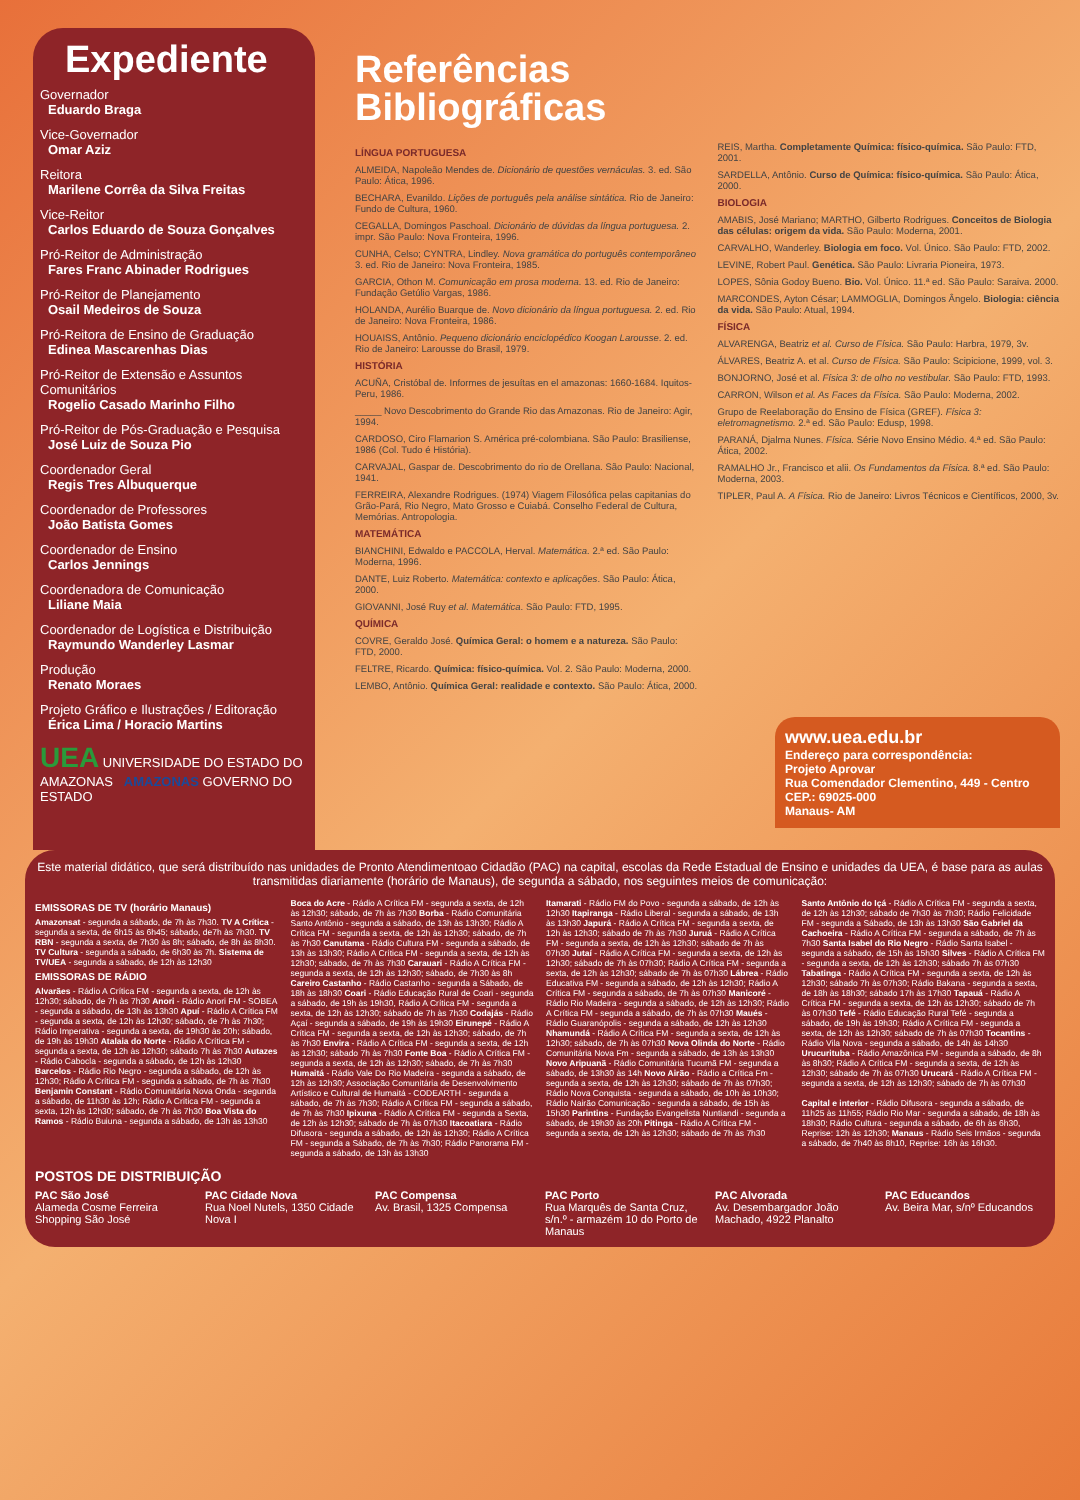Expediente
Governador
Eduardo Braga
Vice-Governador
Omar Aziz
Reitora
Marilene Corrêa da Silva Freitas
Vice-Reitor
Carlos Eduardo de Souza Gonçalves
Pró-Reitor de Administração
Fares Franc Abinader Rodrigues
Pró-Reitor de Planejamento
Osail Medeiros de Souza
Pró-Reitora de Ensino de Graduação
Edinea Mascarenhas Dias
Pró-Reitor de Extensão e Assuntos Comunitários
Rogelio Casado Marinho Filho
Pró-Reitor de Pós-Graduação e Pesquisa
José Luiz de Souza Pio
Coordenador Geral
Regis Tres Albuquerque
Coordenador de Professores
João Batista Gomes
Coordenador de Ensino
Carlos Jennings
Coordenadora de Comunicação
Liliane Maia
Coordenador de Logística e Distribuição
Raymundo Wanderley Lasmar
Produção
Renato Moraes
Projeto Gráfico e Ilustrações / Editoração
Érica Lima / Horacio Martins
UEA UNIVERSIDADE DO ESTADO DO AMAZONAS AMAZONAS GOVERNO DO ESTADO
Referências
Bibliográficas
LÍNGUA PORTUGUESA
ALMEIDA, Napoleão Mendes de. Dicionário de questões vernáculas. 3. ed. São Paulo: Ática, 1996.
BECHARA, Evanildo. Lições de português pela análise sintática. Rio de Janeiro: Fundo de Cultura, 1960.
CEGALLA, Domingos Paschoal. Dicionário de dúvidas da língua portuguesa. 2. impr. São Paulo: Nova Fronteira, 1996.
CUNHA, Celso; CYNTRA, Lindley. Nova gramática do português contemporâneo 3. ed. Rio de Janeiro: Nova Fronteira, 1985.
GARCIA, Othon M. Comunicação em prosa moderna. 13. ed. Rio de Janeiro: Fundação Getúlio Vargas, 1986.
HOLANDA, Aurélio Buarque de. Novo dicionário da língua portuguesa. 2. ed. Rio de Janeiro: Nova Fronteira, 1986.
HOUAISS, Antônio. Pequeno dicionário enciclopédico Koogan Larousse. 2. ed. Rio de Janeiro: Larousse do Brasil, 1979.
HISTÓRIA
ACUÑA, Cristóbal de. Informes de jesuítas en el amazonas: 1660-1684. Iquitos-Peru, 1986.
_____ Novo Descobrimento do Grande Rio das Amazonas. Rio de Janeiro: Agir, 1994.
CARDOSO, Ciro Flamarion S. América pré-colombiana. São Paulo: Brasiliense, 1986 (Col. Tudo é História).
CARVAJAL, Gaspar de. Descobrimento do rio de Orellana. São Paulo: Nacional, 1941.
FERREIRA, Alexandre Rodrigues. (1974) Viagem Filosófica pelas capitanias do Grão-Pará, Rio Negro, Mato Grosso e Cuiabá. Conselho Federal de Cultura, Memórias. Antropologia.
MATEMÁTICA
BIANCHINI, Edwaldo e PACCOLA, Herval. Matemática. 2.ª ed. São Paulo: Moderna, 1996.
DANTE, Luiz Roberto. Matemática: contexto e aplicações. São Paulo: Ática, 2000.
GIOVANNI, José Ruy et al. Matemática. São Paulo: FTD, 1995.
QUÍMICA
COVRE, Geraldo José. Química Geral: o homem e a natureza. São Paulo: FTD, 2000.
FELTRE, Ricardo. Química: físico-química. Vol. 2. São Paulo: Moderna, 2000.
LEMBO, Antônio. Química Geral: realidade e contexto. São Paulo: Ática, 2000.
REIS, Martha. Completamente Química: físico-química. São Paulo: FTD, 2001.
SARDELLA, Antônio. Curso de Química: físico-química. São Paulo: Ática, 2000.
BIOLOGIA
AMABIS, José Mariano; MARTHO, Gilberto Rodrigues. Conceitos de Biologia das células: origem da vida. São Paulo: Moderna, 2001.
CARVALHO, Wanderley. Biologia em foco. Vol. Único. São Paulo: FTD, 2002.
LEVINE, Robert Paul. Genética. São Paulo: Livraria Pioneira, 1973.
LOPES, Sônia Godoy Bueno. Bio. Vol. Único. 11.ª ed. São Paulo: Saraiva. 2000.
MARCONDES, Ayton César; LAMMOGLIA, Domingos Ângelo. Biologia: ciência da vida. São Paulo: Atual, 1994.
FÍSICA
ALVARENGA, Beatriz et al. Curso de Física. São Paulo: Harbra, 1979, 3v.
ÁLVARES, Beatriz A. et al. Curso de Física. São Paulo: Scipicione, 1999, vol. 3.
BONJORNO, José et al. Física 3: de olho no vestibular. São Paulo: FTD, 1993.
CARRON, Wilson et al. As Faces da Física. São Paulo: Moderna, 2002.
Grupo de Reelaboração do Ensino de Física (GREF). Física 3: eletromagnetismo. 2.ª ed. São Paulo: Edusp, 1998.
PARANÁ, Djalma Nunes. Física. Série Novo Ensino Médio. 4.ª ed. São Paulo: Ática, 2002.
RAMALHO Jr., Francisco et alii. Os Fundamentos da Física. 8.ª ed. São Paulo: Moderna, 2003.
TIPLER, Paul A. A Física. Rio de Janeiro: Livros Técnicos e Científicos, 2000, 3v.
www.uea.edu.br
Endereço para correspondência:
Projeto Aprovar
Rua Comendador Clementino, 449 - Centro
CEP.: 69025-000
Manaus- AM
Este material didático, que será distribuído nas unidades de Pronto Atendimentoao Cidadão (PAC) na capital, escolas da Rede Estadual de Ensino e unidades da UEA, é base para as aulas transmitidas diariamente (horário de Manaus), de segunda a sábado, nos seguintes meios de comunicação:
EMISSORAS DE TV (horário Manaus)
Amazonsat - segunda a sábado, de 7h às 7h30. TV A Crítica - segunda a sexta, de 6h15 às 6h45; sábado, de7h às 7h30. TV RBN - segunda a sexta, de 7h30 às 8h; sábado, de 8h às 8h30. TV Cultura - segunda a sábado, de 6h30 às 7h. Sistema de TV/UEA - segunda a sábado, de 12h às 12h30
EMISSORAS DE RÁDIO
Alvarães - Rádio A Crítica FM - segunda a sexta, de 12h às 12h30; sábado, de 7h às 7h30 Anori - Rádio Anori FM - SOBEA - segunda a sábado, de 13h às 13h30 Apuí - Rádio A Crítica FM - segunda a sexta, de 12h às 12h30; sábado, de 7h às 7h30; Rádio Imperativa - segunda a sexta, de 19h30 às 20h; sábado, de 19h às 19h30 Atalaia do Norte - Rádio A Crítica FM - segunda a sexta, de 12h às 12h30; sábado 7h às 7h30 Autazes - Rádio Cabocla - segunda a sábado, de 12h às 12h30 Barcelos - Rádio Rio Negro - segunda a sábado, de 12h às 12h30; Rádio A Crítica FM - segunda a sábado, de 7h às 7h30 Benjamin Constant - Rádio Comunitária Nova Onda - segunda a sábado, de 11h30 às 12h; Rádio A Crítica FM - segunda a sexta, 12h às 12h30; sábado, de 7h às 7h30 Boa Vista do Ramos - Rádio Buiuna - segunda a sábado, de 13h às 13h30
Boca do Acre - Rádio A Crítica FM - segunda a sexta, de 12h às 12h30; sábado, de 7h às 7h30 Borba - Rádio Comunitária Santo Antônio - segunda a sábado, de 13h às 13h30; Rádio A Crítica FM - segunda a sexta, de 12h às 12h30; sábado, de 7h às 7h30 Canutama - Rádio Cultura FM - segunda a sábado, de 13h às 13h30; Rádio A Crítica FM - segunda a sexta, de 12h às 12h30; sábado, de 7h às 7h30 Carauari - Rádio A Crítica FM - segunda a sexta, de 12h às 12h30; sábado, de 7h30 às 8h Careiro Castanho - Rádio Castanho - segunda a Sábado, de 18h às 18h30 Coari - Rádio Educação Rural de Coari - segunda a sábado, de 19h às 19h30, Rádio A Crítica FM - segunda a sexta, de 12h às 12h30; sábado de 7h às 7h30 Codajás - Rádio Açaí - segunda a sábado, de 19h às 19h30 Eirunepé - Rádio A Crítica FM - segunda a sexta, de 12h às 12h30; sábado, de 7h às 7h30 Envira - Rádio A Crítica FM - segunda a sexta, de 12h às 12h30; sábado 7h às 7h30 Fonte Boa - Rádio A Crítica FM - segunda a sexta, de 12h às 12h30; sábado, de 7h às 7h30 Humaitá - Rádio Vale Do Rio Madeira - segunda a sábado, de 12h às 12h30; Associação Comunitária de Desenvolvimento Artístico e Cultural de Humaitá - CODEARTH - segunda a sábado, de 7h às 7h30; Rádio A Crítica FM - segunda a sábado, de 7h às 7h30 Ipixuna - Rádio A Crítica FM - segunda a Sexta, de 12h às 12h30; sábado de 7h às 07h30 Itacoatiara - Rádio Difusora - segunda a sábado, de 12h às 12h30; Rádio A Crítica FM - segunda a Sábado, de 7h às 7h30; Rádio Panorama FM - segunda a sábado, de 13h às 13h30
Itamarati - Rádio FM do Povo - segunda a sábado, de 12h às 12h30 Itapiranga - Rádio Liberal - segunda a sábado, de 13h às 13h30 Japurá - Rádio A Crítica FM - segunda a sexta, de 12h às 12h30; sábado de 7h às 7h30 Juruá - Rádio A Crítica FM - segunda a sexta, de 12h às 12h30; sábado de 7h às 07h30 Jutaí - Rádio A Crítica FM - segunda a sexta, de 12h às 12h30; sábado de 7h às 07h30; Rádio A Crítica FM - segunda a sexta, de 12h às 12h30; sábado de 7h às 07h30 Lábrea - Rádio Educativa FM - segunda a sábado, de 12h às 12h30; Rádio A Crítica FM - segunda a sábado, de 7h às 07h30 Manicoré - Rádio Rio Madeira - segunda a sábado, de 12h às 12h30; Rádio A Crítica FM - segunda a sábado, de 7h às 07h30 Maués - Rádio Guaranópolis - segunda a sábado, de 12h às 12h30 Nhamundá - Rádio A Crítica FM - segunda a sexta, de 12h às 12h30; sábado, de 7h às 07h30 Nova Olinda do Norte - Rádio Comunitária Nova Fm - segunda a sábado, de 13h às 13h30 Novo Aripuanã - Rádio Comunitária Tucumã FM - segunda a sábado, de 13h30 às 14h Novo Airão - Rádio a Crítica Fm - segunda a sexta, de 12h às 12h30; sábado de 7h às 07h30; Rádio Nova Conquista - segunda a sábado, de 10h às 10h30; Rádio Nairão Comunicação - segunda a sábado, de 15h às 15h30 Parintins - Fundação Evangelista Nuntiandi - segunda a sábado, de 19h30 às 20h Pitinga - Rádio A Crítica FM - segunda a sexta, de 12h às 12h30; sábado de 7h às 7h30
Santo Antônio do Içá - Rádio A Crítica FM - segunda a sexta, de 12h às 12h30; sábado de 7h30 às 7h30; Rádio Felicidade FM - segunda a Sábado, de 13h às 13h30 São Gabriel da Cachoeira - Rádio A Crítica FM - segunda a sábado, de 7h às 7h30 Santa Isabel do Rio Negro - Rádio Santa Isabel - segunda a sábado, de 15h às 15h30 Silves - Rádio A Crítica FM - segunda a sexta, de 12h às 12h30; sábado 7h às 07h30 Tabatinga - Rádio A Crítica FM - segunda a sexta, de 12h às 12h30; sábado 7h às 07h30; Rádio Bakana - segunda a sexta, de 18h às 18h30; sábado 17h às 17h30 Tapauá - Rádio A Crítica FM - segunda a sexta, de 12h às 12h30; sábado de 7h às 07h30 Tefé - Rádio Educação Rural Tefé - segunda a sábado, de 19h às 19h30; Rádio A Crítica FM - segunda a sexta, de 12h às 12h30; sábado de 7h às 07h30 Tocantins - Rádio Vila Nova - segunda a sábado, de 14h às 14h30 Urucurituba - Rádio Amazônica FM - segunda a sábado, de 8h às 8h30; Rádio A Crítica FM - segunda a sexta, de 12h às 12h30; sábado de 7h às 07h30 Urucará - Rádio A Crítica FM - segunda a sexta, de 12h às 12h30; sábado de 7h às 07h30
Capital e interior - Rádio Difusora - segunda a sábado, de 11h25 às 11h55; Rádio Rio Mar - segunda a sábado, de 18h às 18h30; Rádio Cultura - segunda a sábado, de 6h às 6h30, Reprise: 12h às 12h30; Manaus - Rádio Seis Irmãos - segunda a sábado, de 7h40 às 8h10, Reprise: 16h às 16h30.
POSTOS DE DISTRIBUIÇÃO
PAC São José
Alameda Cosme Ferreira Shopping São José
PAC Cidade Nova
Rua Noel Nutels, 1350 Cidade Nova I
PAC Compensa
Av. Brasil, 1325 Compensa
PAC Porto
Rua Marquês de Santa Cruz, s/n.º - armazém 10 do Porto de Manaus
PAC Alvorada
Av. Desembargador João Machado, 4922 Planalto
PAC Educandos
Av. Beira Mar, s/nº Educandos